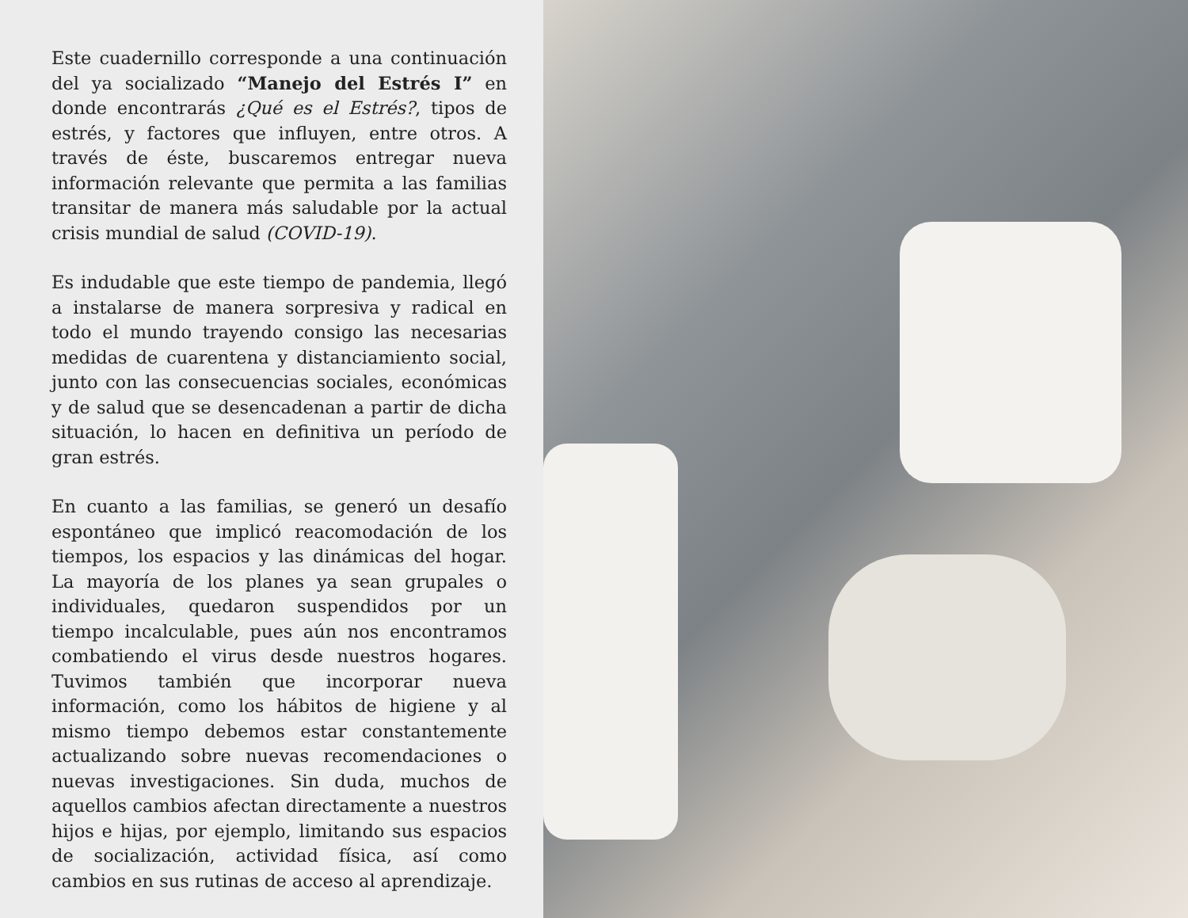Este cuadernillo corresponde a una continuación del ya socializado “Manejo del Estrés I” en donde encontrarás ¿Qué es el Estrés?, tipos de estrés, y factores que influyen, entre otros. A través de éste, buscaremos entregar nueva información relevante que permita a las familias transitar de manera más saludable por la actual crisis mundial de salud (COVID-19).
Es indudable que este tiempo de pandemia, llegó a instalarse de manera sorpresiva y radical en todo el mundo trayendo consigo las necesarias medidas de cuarentena y distanciamiento social, junto con las consecuencias sociales, económicas y de salud que se desencadenan a partir de dicha situación, lo hacen en definitiva un período de gran estrés.
En cuanto a las familias, se generó un desafío espontáneo que implicó reacomodación de los tiempos, los espacios y las dinámicas del hogar. La mayoría de los planes ya sean grupales o individuales, quedaron suspendidos por un tiempo incalculable, pues aún nos encontramos combatiendo el virus desde nuestros hogares. Tuvimos también que incorporar nueva información, como los hábitos de higiene y al mismo tiempo debemos estar constantemente actualizando sobre nuevas recomendaciones o nuevas investigaciones. Sin duda, muchos de aquellos cambios afectan directamente a nuestros hijos e hijas, por ejemplo, limitando sus espacios de socialización, actividad física, así como cambios en sus rutinas de acceso al aprendizaje.